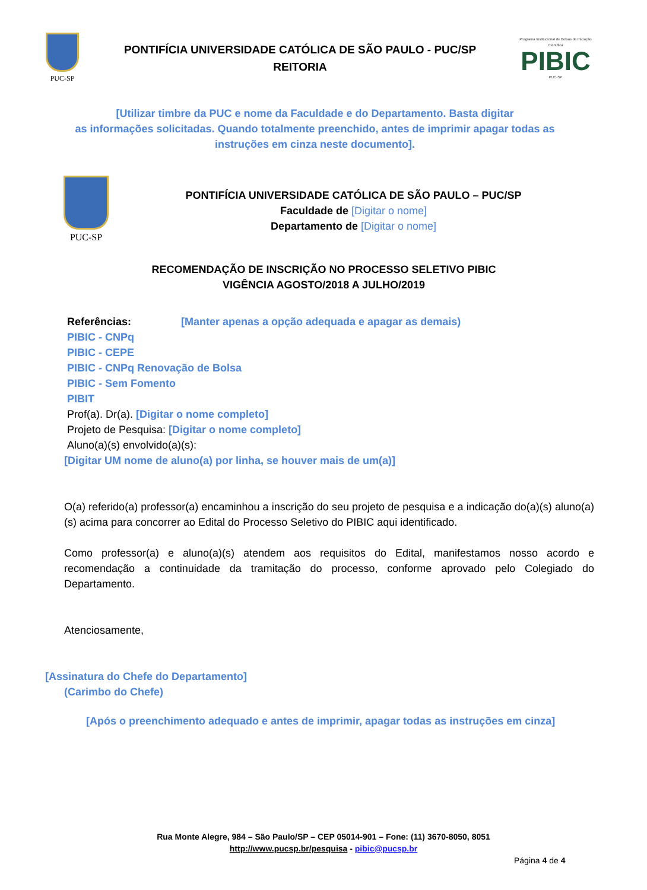PUC-SP
PONTIFÍCIA UNIVERSIDADE CATÓLICA DE SÃO PAULO - PUC/SP
REITORIA
Programa Institucional de Bolsas de Iniciação Científica
PIBIC
PUC-SP
[Utilizar timbre da PUC e nome da Faculdade e do Departamento. Basta digitar
as informações solicitadas. Quando totalmente preenchido, antes de imprimir apagar todas as
instruções em cinza neste documento].
PUC-SP
PONTIFÍCIA UNIVERSIDADE CATÓLICA DE SÃO PAULO – PUC/SP
Faculdade de [Digitar o nome]
Departamento de [Digitar o nome]
RECOMENDAÇÃO DE INSCRIÇÃO NO PROCESSO SELETIVO PIBIC
VIGÊNCIA AGOSTO/2018 A JULHO/2019
Referências: [Manter apenas a opção adequada e apagar as demais)
PIBIC - CNPq
PIBIC - CEPE
PIBIC - CNPq Renovação de Bolsa
PIBIC - Sem Fomento
PIBIT
Prof(a). Dr(a). [Digitar o nome completo]
Projeto de Pesquisa: [Digitar o nome completo]
Aluno(a)(s) envolvido(a)(s):
[Digitar UM nome de aluno(a) por linha, se houver mais de um(a)]
O(a) referido(a) professor(a) encaminhou a inscrição do seu projeto de pesquisa e a indicação do(a)(s) aluno(a)(s) acima para concorrer ao Edital do Processo Seletivo do PIBIC aqui identificado.
Como professor(a) e aluno(a)(s) atendem aos requisitos do Edital, manifestamos nosso acordo e recomendação a continuidade da tramitação do processo, conforme aprovado pelo Colegiado do Departamento.
Atenciosamente,
[Assinatura do Chefe do Departamento]
(Carimbo do Chefe)
[Após o preenchimento adequado e antes de imprimir, apagar todas as instruções em cinza]
Rua Monte Alegre, 984 – São Paulo/SP – CEP 05014-901 – Fone: (11) 3670-8050, 8051
http://www.pucsp.br/pesquisa - pibic@pucsp.br
Página 4 de 4